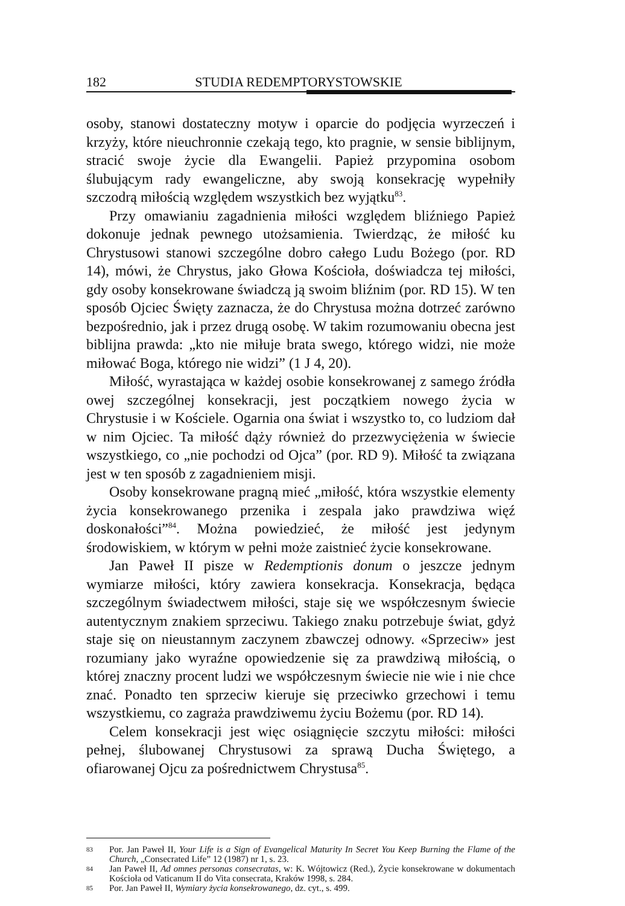182 STUDIA REDEMPTORYSTOWSKIE
osoby, stanowi dostateczny motyw i oparcie do podjęcia wyrzeczeń i krzyży, które nieuchronnie czekają tego, kto pragnie, w sensie biblijnym, stracić swoje życie dla Ewangelii. Papież przypomina osobom ślubującym rady ewangeliczne, aby swoją konsekrację wypełniły szczodrą miłością względem wszystkich bez wyjątku<sup>83</sup>.
Przy omawianiu zagadnienia miłości względem bliźniego Papież dokonuje jednak pewnego utożsamienia. Twierdząc, że miłość ku Chrystusowi stanowi szczególne dobro całego Ludu Bożego (por. RD 14), mówi, że Chrystus, jako Głowa Kościoła, doświadcza tej miłości, gdy osoby konsekrowane świadczą ją swoim bliźnim (por. RD 15). W ten sposób Ojciec Święty zaznacza, że do Chrystusa można dotrzeć zarówno bezpośrednio, jak i przez drugą osobę. W takim rozumowaniu obecna jest biblijna prawda: „kto nie miłuje brata swego, którego widzi, nie może miłować Boga, którego nie widzi” (1 J 4, 20).
Miłość, wyrastająca w każdej osobie konsekrowanej z samego źródła owej szczególnej konsekracji, jest początkiem nowego życia w Chrystusie i w Kościele. Ogarnia ona świat i wszystko to, co ludziom dał w nim Ojciec. Ta miłość dąży również do przezwyciężenia w świecie wszystkiego, co „nie pochodzi od Ojca” (por. RD 9). Miłość ta związana jest w ten sposób z zagadnieniem misji.
Osoby konsekrowane pragną mieć „miłość, która wszystkie elementy życia konsekrowanego przenika i zespala jako prawdziwa więź doskonałości”<sup>84</sup>. Można powiedzieć, że miłość jest jedynym środowiskiem, w którym w pełni może zaistnieć życie konsekrowane.
Jan Paweł II pisze w Redemptionis donum o jeszcze jednym wymiarze miłości, który zawiera konsekracja. Konsekracja, będąca szczególnym świadectwem miłości, staje się we współczesnym świecie autentycznym znakiem sprzeciwu. Takiego znaku potrzebuje świat, gdyż staje się on nieustannym zaczynem zbawczej odnowy. «Sprzeciw» jest rozumiany jako wyraźne opowiedzenie się za prawdziwą miłością, o której znaczny procent ludzi we współczesnym świecie nie wie i nie chce znać. Ponadto ten sprzeciw kieruje się przeciwko grzechowi i temu wszystkiemu, co zagraża prawdziwemu życiu Bożemu (por. RD 14).
Celem konsekracji jest więc osiągnięcie szczytu miłości: miłości pełnej, ślubowanej Chrystusowi za sprawą Ducha Świętego, a ofiarowanej Ojcu za pośrednictwem Chrystusa<sup>85</sup>.
83 Por. Jan Paweł II, Your Life is a Sign of Evangelical Maturity In Secret You Keep Burning the Flame of the Church, „Consecrated Life” 12 (1987) nr 1, s. 23.
84 Jan Paweł II, Ad omnes personas consecratas, w: K. Wójtowicz (Red.), Życie konsekrowane w dokumentach Kościoła od Vaticanum II do Vita consecrata, Kraków 1998, s. 284.
85 Por. Jan Paweł II, Wymiary życia konsekrowanego, dz. cyt., s. 499.